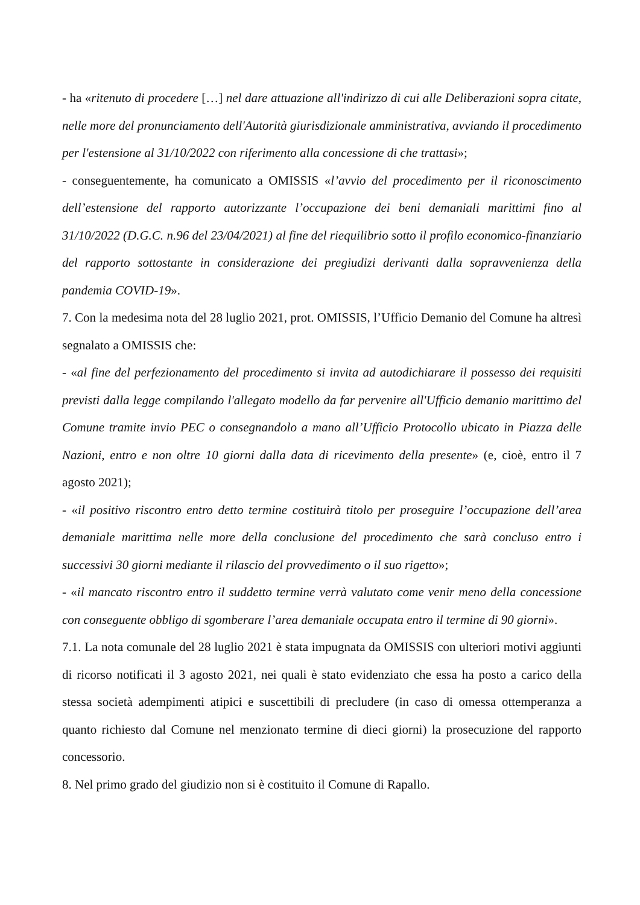- ha «ritenuto di procedere […] nel dare attuazione all'indirizzo di cui alle Deliberazioni sopra citate, nelle more del pronunciamento dell'Autorità giurisdizionale amministrativa, avviando il procedimento per l'estensione al 31/10/2022 con riferimento alla concessione di che trattasi»;
- conseguentemente, ha comunicato a OMISSIS «l’avvio del procedimento per il riconoscimento dell’estensione del rapporto autorizzante l’occupazione dei beni demaniali marittimi fino al 31/10/2022 (D.G.C. n.96 del 23/04/2021) al fine del riequilibrio sotto il profilo economico-finanziario del rapporto sottostante in considerazione dei pregiudizi derivanti dalla sopravvenienza della pandemia COVID-19».
7. Con la medesima nota del 28 luglio 2021, prot. OMISSIS, l’Ufficio Demanio del Comune ha altresì segnalato a OMISSIS che:
- «al fine del perfezionamento del procedimento si invita ad autodichiarare il possesso dei requisiti previsti dalla legge compilando l'allegato modello da far pervenire all'Ufficio demanio marittimo del Comune tramite invio PEC o consegnandolo a mano all’Ufficio Protocollo ubicato in Piazza delle Nazioni, entro e non oltre 10 giorni dalla data di ricevimento della presente» (e, cioè, entro il 7 agosto 2021);
- «il positivo riscontro entro detto termine costituirà titolo per proseguire l’occupazione dell’area demaniale marittima nelle more della conclusione del procedimento che sarà concluso entro i successivi 30 giorni mediante il rilascio del provvedimento o il suo rigetto»;
- «il mancato riscontro entro il suddetto termine verrà valutato come venir meno della concessione con conseguente obbligo di sgomberare l’area demaniale occupata entro il termine di 90 giorni».
7.1. La nota comunale del 28 luglio 2021 è stata impugnata da OMISSIS con ulteriori motivi aggiunti di ricorso notificati il 3 agosto 2021, nei quali è stato evidenziato che essa ha posto a carico della stessa società adempimenti atipici e suscettibili di precludere (in caso di omessa ottemperanza a quanto richiesto dal Comune nel menzionato termine di dieci giorni) la prosecuzione del rapporto concessorio.
8. Nel primo grado del giudizio non si è costituito il Comune di Rapallo.